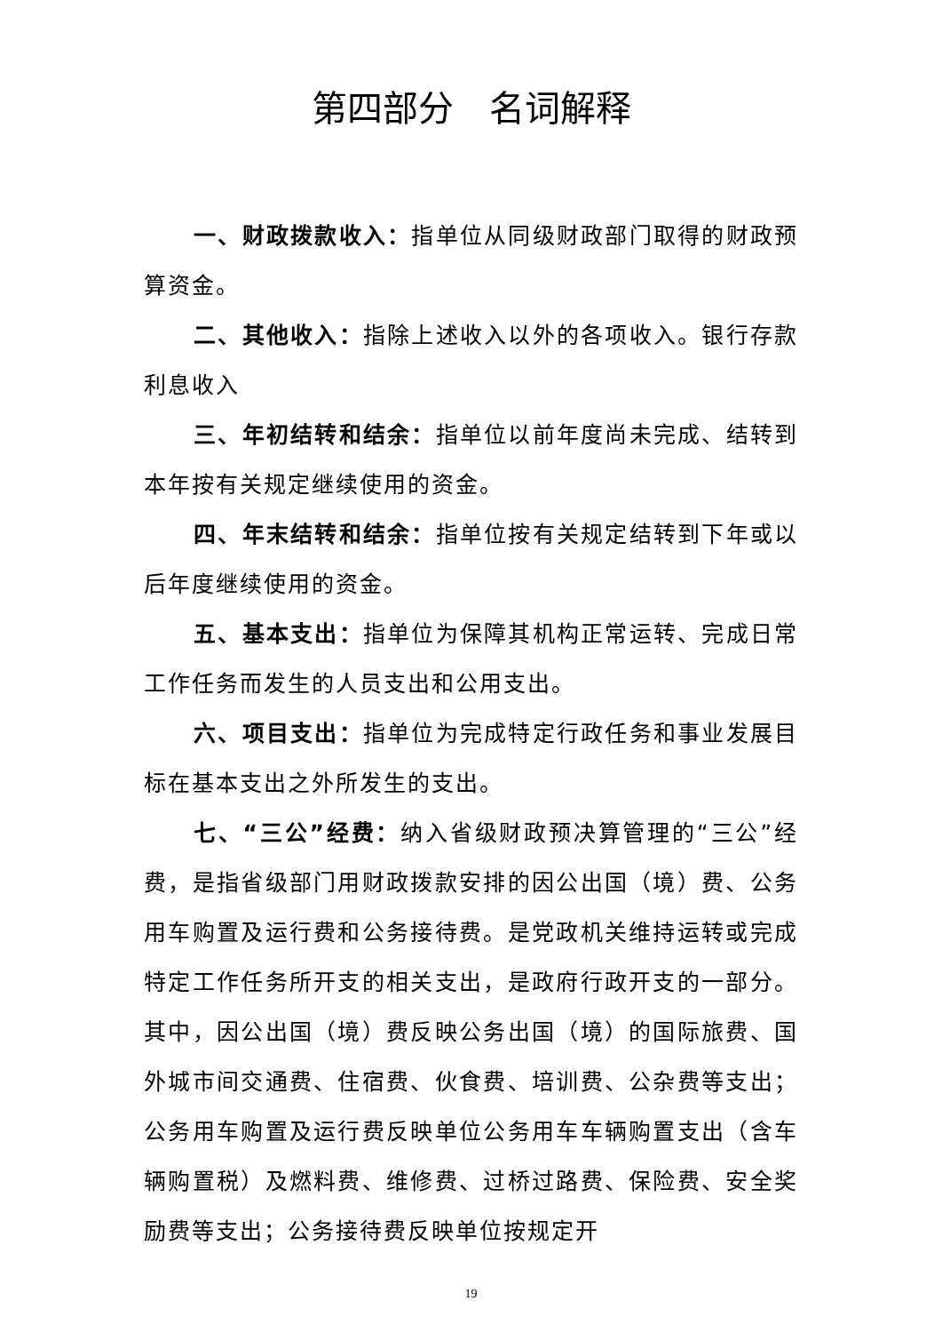第四部分　名词解释
一、财政拨款收入：指单位从同级财政部门取得的财政预算资金。
二、其他收入：指除上述收入以外的各项收入。银行存款利息收入
三、年初结转和结余：指单位以前年度尚未完成、结转到本年按有关规定继续使用的资金。
四、年末结转和结余：指单位按有关规定结转到下年或以后年度继续使用的资金。
五、基本支出：指单位为保障其机构正常运转、完成日常工作任务而发生的人员支出和公用支出。
六、项目支出：指单位为完成特定行政任务和事业发展目标在基本支出之外所发生的支出。
七、“三公”经费：纳入省级财政预决算管理的“三公”经费，是指省级部门用财政拨款安排的因公出国（境）费、公务用车购置及运行费和公务接待费。是党政机关维持运转或完成特定工作任务所开支的相关支出，是政府行政开支的一部分。其中，因公出国（境）费反映公务出国（境）的国际旅费、国外城市间交通费、住宿费、伙食费、培训费、公杂费等支出；公务用车购置及运行费反映单位公务用车车辆购置支出（含车辆购置税）及燃料费、维修费、过桥过路费、保险费、安全奖励费等支出；公务接待费反映单位按规定开
19